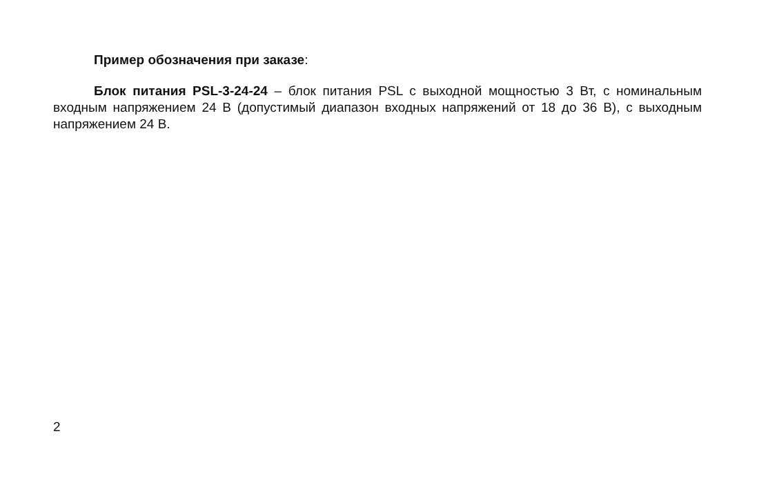Пример обозначения при заказе:
Блок питания PSL-3-24-24 – блок питания PSL с выходной мощностью 3 Вт, с номинальным входным напряжением 24 В (допустимый диапазон входных напряжений от 18 до 36 В), с выходным напряжением 24 В.
2